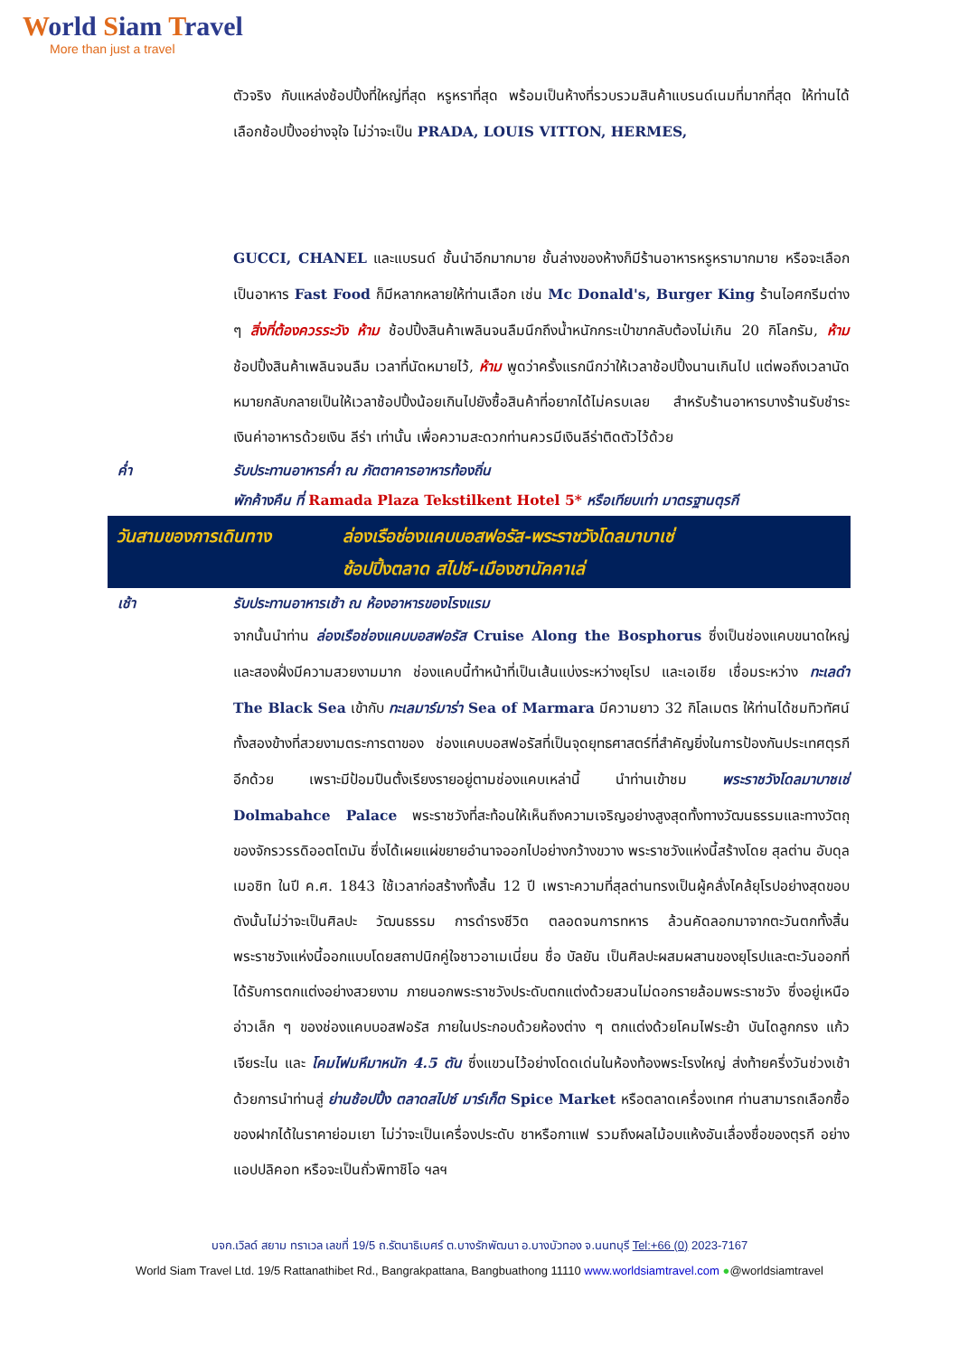World Siam Travel
More than just a travel
ตัวจริง กับแหล่งช้อปปิ้งที่ใหญ่ที่สุด หรูหราที่สุด พร้อมเป็นห้างที่รวบรวมสินค้าแบรนด์เนมที่มากที่สุด ให้ท่านได้เลือกช้อปปิ้งอย่างจุใจ ไม่ว่าจะเป็น PRADA, LOUIS VITTON, HERMES,
GUCCI, CHANEL และแบรนด์ ชั้นนำอีกมากมาย ชั้นล่างของห้างก็มีร้านอาหารหรูหรามากมาย หรือจะเลือกเป็นอาหาร Fast Food ก็มีหลากหลายให้ท่านเลือก เช่น Mc Donald's, Burger King ร้านไอศกรีมต่าง ๆ สิ่งที่ต้องควรระวัง ห้าม ช้อปปิ้งสินค้าเพลินจนลืมนึกถึงน้ำหนักกระเป๋าขากลับต้องไม่เกิน 20 กิโลกรัม, ห้าม ช้อปปิ้งสินค้าเพลินจนลืม เวลาที่นัดหมายไว้, ห้าม พูดว่าครั้งแรกนึกว่าให้เวลาช้อปปิ้งนานเกินไป แต่พอถึงเวลานัดหมายกลับกลายเป็นให้เวลาช้อปปิ้งน้อยเกินไปยังซื้อสินค้าที่อยากได้ไม่ครบเลย สำหรับร้านอาหารบางร้านรับชำระเงินค่าอาหารด้วยเงิน ลีร่า เท่านั้น เพื่อความสะดวกท่านควรมีเงินลีร่าติดตัวไว้ด้วย
ค่ำ รับประทานอาหารค่ำ ณ ภัตตาคารอาหารท้องถิ่น
พักค้างคืน ที่ Ramada Plaza Tekstilkent Hotel 5* หรือเทียบเท่า มาตรฐานตุรกี
วันสามของการเดินทาง ล่องเรือช่องแคบบอสฟอรัส-พระราชวังโดลมาบาเช่
ช้อปปิ้งตลาด สไปซ์-เมืองชานัคคาเล่
เช้า รับประทานอาหารเช้า ณ ห้องอาหารของโรงแรม
จากนั้นนำท่าน ล่องเรือช่องแคบบอสฟอรัส Cruise Along the Bosphorus ซึ่งเป็นช่องแคบขนาดใหญ่และสองฝั่งมีความสวยงามมาก ช่องแคบนี้ทำหน้าที่เป็นเส้นแบ่งระหว่างยุโรป และเอเชีย เชื่อมระหว่าง ทะเลดำ The Black Sea เข้ากับ ทะเลมาร์มาร่า Sea of Marmara มีความยาว 32 กิโลเมตร ให้ท่านได้ชมทิวทัศน์ทั้งสองข้างที่สวยงามตระการตาของ ช่องแคบบอสฟอรัสที่เป็นจุดยุทธศาสตร์ที่สำคัญยิ่งในการป้องกันประเทศตุรกีอีกด้วย เพราะมีป้อมปืนตั้งเรียงรายอยู่ตามช่องแคบเหล่านี้ นำท่านเข้าชม พระราชวังโดลมาบาชเช่ Dolmabahce Palace พระราชวังที่สะท้อนให้เห็นถึงความเจริญอย่างสูงสุดทั้งทางวัฒนธรรมและทางวัตถุของจักรวรรดิออตโตมัน ซึ่งได้เผยแผ่ขยายอำนาจออกไปอย่างกว้างขวาง พระราชวังแห่งนี้สร้างโดย สุลต่าน อับดุล เมอซิท ในปี ค.ศ. 1843 ใช้เวลาก่อสร้างทั้งสิ้น 12 ปี เพราะความที่สุลต่านทรงเป็นผู้คลั่งไคล้ยุโรปอย่างสุดขอบ ดังนั้นไม่ว่าจะเป็นศิลปะ วัฒนธรรม การดำรงชีวิต ตลอดจนการทหาร ล้วนคัดลอกมาจากตะวันตกทั้งสิ้น พระราชวังแห่งนี้ออกแบบโดยสถาปนิกคู่ใจชาวอาเมเนี่ยน ชื่อ บัลยัน เป็นศิลปะผสมผสานของยุโรปและตะวันออกที่ได้รับการตกแต่งอย่างสวยงาม ภายนอกพระราชวังประดับตกแต่งด้วยสวนไม่ดอกรายล้อมพระราชวัง ซึ่งอยู่เหนืออ่าวเล็ก ๆ ของช่องแคบบอสฟอรัส ภายในประกอบด้วยห้องต่าง ๆ ตกแต่งด้วยโคมไฟระย้า บันไดลูกกรง แก้วเจียระไน และ โคมไฟมหึมาหนัก 4.5 ตัน ซึ่งแขวนไว้อย่างโดดเด่นในห้องท้องพระโรงใหญ่ ส่งท้ายครึ่งวันช่วงเช้าด้วยการนำท่านสู่ ย่านช้อปปิ้ง ตลาดสไปซ์ มาร์เก็ต Spice Market หรือตลาดเครื่องเทศ ท่านสามารถเลือกซื้อของฝากได้ในราคาย่อมเยา ไม่ว่าจะเป็นเครื่องประดับ ชาหรือกาแฟ รวมถึงผลไม้อบแห้งอันเลื่องชื่อของตุรกี อย่าง แอปปลิคอท หรือจะเป็นถั่วพิทาชิโอ ฯลฯ
บจก.เวิลด์ สยาม ทราเวล เลขที่ 19/5 ถ.รัตนาธิเบศร์ ต.บางรักพัฒนา อ.บางบัวทอง จ.นนทบุรี Tel:+66 (0) 2023-7167
World Siam Travel Ltd. 19/5 Rattanathibet Rd., Bangrakpattana, Bangbuathong 11110 www.worldsiamtravel.com ●@worldsiamtravel